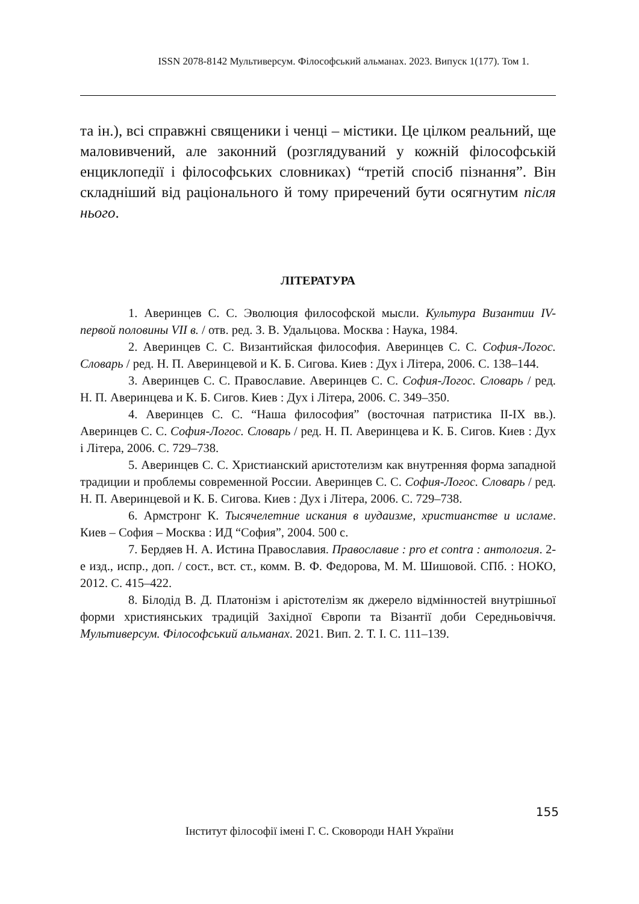ISSN 2078-8142 Мультиверсум. Філософський альманах. 2023. Випуск 1(177). Том 1.
та ін.), всі справжні священики і ченці – містики. Це цілком реальний, ще маловивчений, але законний (розглядуваний у кожній філософській енциклопедії і філософських словниках) “третій спосіб пізнання”. Він складніший від раціонального й тому приречений бути осягнутим після нього.
ЛІТЕРАТУРА
1. Аверинцев С. С. Эволюция философской мысли. Культура Византии IV-первой половины VII в. / отв. ред. З. В. Удальцова. Москва : Наука, 1984.
2. Аверинцев С. С. Византийская философия. Аверинцев С. С. София-Логос. Словарь / ред. Н. П. Аверинцевой и К. Б. Сигова. Киев : Дух і Літера, 2006. С. 138–144.
3. Аверинцев С. С. Православие. Аверинцев С. С. София-Логос. Словарь / ред. Н. П. Аверинцева и К. Б. Сигов. Киев : Дух і Літера, 2006. С. 349–350.
4. Аверинцев С. С. “Наша философия” (восточная патристика II-IX вв.). Аверинцев С. С. София-Логос. Словарь / ред. Н. П. Аверинцева и К. Б. Сигов. Киев : Дух і Літера, 2006. С. 729–738.
5. Аверинцев С. С. Христианский аристотелизм как внутренняя форма западной традиции и проблемы современной России. Аверинцев С. С. София-Логос. Словарь / ред. Н. П. Аверинцевой и К. Б. Сигова. Киев : Дух і Літера, 2006. С. 729–738.
6. Армстронг К. Тысячелетние искания в иудаизме, христианстве и исламе. Киев – София – Москва : ИД “София”, 2004. 500 с.
7. Бердяев Н. А. Истина Православия. Православие : pro et contra : антология. 2-е изд., испр., доп. / сост., вст. ст., комм. В. Ф. Федорова, М. М. Шишовой. СПб. : НОКО, 2012. С. 415–422.
8. Білодід В. Д. Платонізм і арістотелізм як джерело відмінностей внутрішньої форми християнських традицій Західної Європи та Візантії доби Середньовіччя. Мультиверсум. Філософський альманах. 2021. Вип. 2. Т. I. С. 111–139.
155
Інститут філософії імені Г. С. Сковороди НАН України